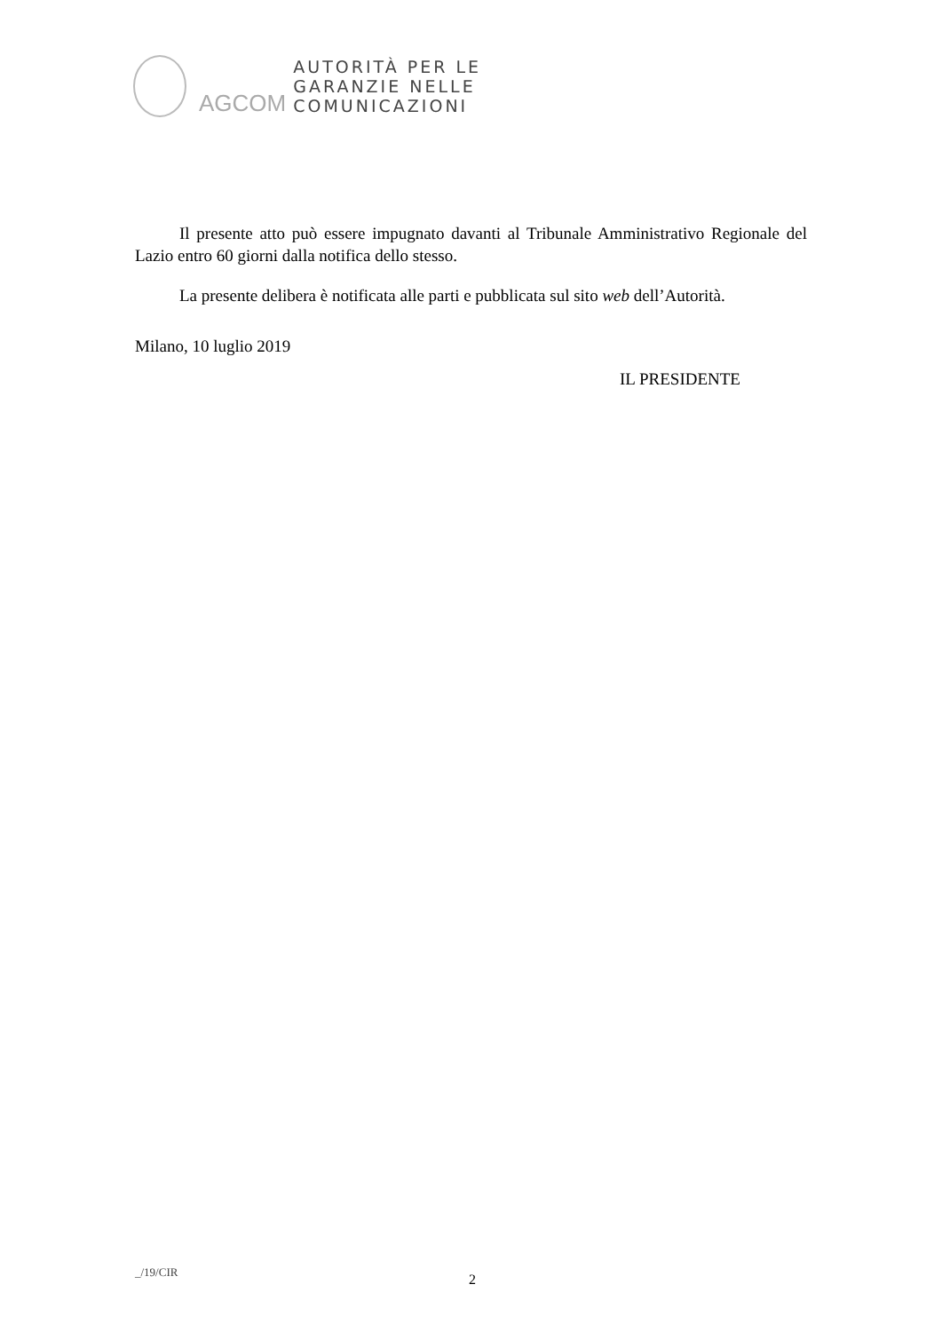AGCOM
AUTORITÀ PER LE
GARANZIE NELLE
COMUNICAZIONI
Il presente atto può essere impugnato davanti al Tribunale Amministrativo Regionale del Lazio entro 60 giorni dalla notifica dello stesso.
La presente delibera è notificata alle parti e pubblicata sul sito web dell’Autorità.
Milano, 10 luglio 2019
IL PRESIDENTE
_/19/CIR 2